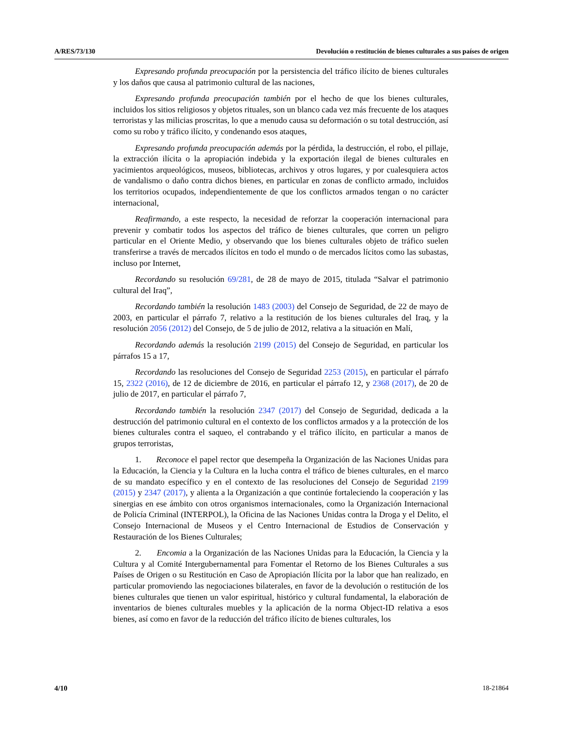A/RES/73/130 Devolución o restitución de bienes culturales a sus países de origen
Expresando profunda preocupación por la persistencia del tráfico ilícito de bienes culturales y los daños que causa al patrimonio cultural de las naciones,
Expresando profunda preocupación también por el hecho de que los bienes culturales, incluidos los sitios religiosos y objetos rituales, son un blanco cada vez más frecuente de los ataques terroristas y las milicias proscritas, lo que a menudo causa su deformación o su total destrucción, así como su robo y tráfico ilícito, y condenando esos ataques,
Expresando profunda preocupación además por la pérdida, la destrucción, el robo, el pillaje, la extracción ilícita o la apropiación indebida y la exportación ilegal de bienes culturales en yacimientos arqueológicos, museos, bibliotecas, archivos y otros lugares, y por cualesquiera actos de vandalismo o daño contra dichos bienes, en particular en zonas de conflicto armado, incluidos los territorios ocupados, independientemente de que los conflictos armados tengan o no carácter internacional,
Reafirmando, a este respecto, la necesidad de reforzar la cooperación internacional para prevenir y combatir todos los aspectos del tráfico de bienes culturales, que corren un peligro particular en el Oriente Medio, y observando que los bienes culturales objeto de tráfico suelen transferirse a través de mercados ilícitos en todo el mundo o de mercados lícitos como las subastas, incluso por Internet,
Recordando su resolución 69/281, de 28 de mayo de 2015, titulada “Salvar el patrimonio cultural del Iraq”,
Recordando también la resolución 1483 (2003) del Consejo de Seguridad, de 22 de mayo de 2003, en particular el párrafo 7, relativo a la restitución de los bienes culturales del Iraq, y la resolución 2056 (2012) del Consejo, de 5 de julio de 2012, relativa a la situación en Malí,
Recordando además la resolución 2199 (2015) del Consejo de Seguridad, en particular los párrafos 15 a 17,
Recordando las resoluciones del Consejo de Seguridad 2253 (2015), en particular el párrafo 15, 2322 (2016), de 12 de diciembre de 2016, en particular el párrafo 12, y 2368 (2017), de 20 de julio de 2017, en particular el párrafo 7,
Recordando también la resolución 2347 (2017) del Consejo de Seguridad, dedicada a la destrucción del patrimonio cultural en el contexto de los conflictos armados y a la protección de los bienes culturales contra el saqueo, el contrabando y el tráfico ilícito, en particular a manos de grupos terroristas,
1. Reconoce el papel rector que desempeña la Organización de las Naciones Unidas para la Educación, la Ciencia y la Cultura en la lucha contra el tráfico de bienes culturales, en el marco de su mandato específico y en el contexto de las resoluciones del Consejo de Seguridad 2199 (2015) y 2347 (2017), y alienta a la Organización a que continúe fortaleciendo la cooperación y las sinergias en ese ámbito con otros organismos internacionales, como la Organización Internacional de Policía Criminal (INTERPOL), la Oficina de las Naciones Unidas contra la Droga y el Delito, el Consejo Internacional de Museos y el Centro Internacional de Estudios de Conservación y Restauración de los Bienes Culturales;
2. Encomia a la Organización de las Naciones Unidas para la Educación, la Ciencia y la Cultura y al Comité Intergubernamental para Fomentar el Retorno de los Bienes Culturales a sus Países de Origen o su Restitución en Caso de Apropiación Ilícita por la labor que han realizado, en particular promoviendo las negociaciones bilaterales, en favor de la devolución o restitución de los bienes culturales que tienen un valor espiritual, histórico y cultural fundamental, la elaboración de inventarios de bienes culturales muebles y la aplicación de la norma Object-ID relativa a esos bienes, así como en favor de la reducción del tráfico ilícito de bienes culturales, los
4/10 18-21864